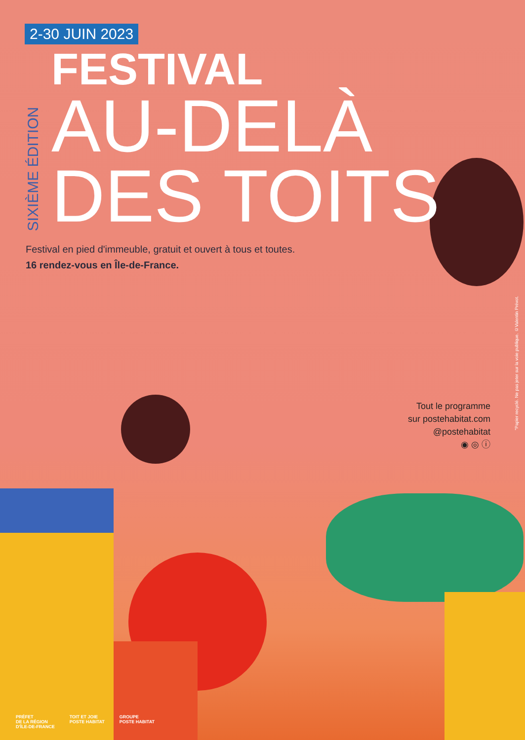2-30 JUIN 2023
SIXIÈME ÉDITION
FESTIVAL
AU-DELÀ
DES TOITS
Festival en pied d'immeuble, gratuit et ouvert à tous et toutes.
16 rendez-vous en Île-de-France.
Tout le programme
sur postehabitat.com
@postehabitat
◉ ◎ ⓘ
"Papier recyclé. Ne pas jeter sur la voie publique. ©Valentin Prévot.
PRÉFET
DE LA RÉGION
D'ÎLE-DE-FRANCE
TOIT ET JOIE
POSTE HABITAT
GROUPE
POSTE HABITAT